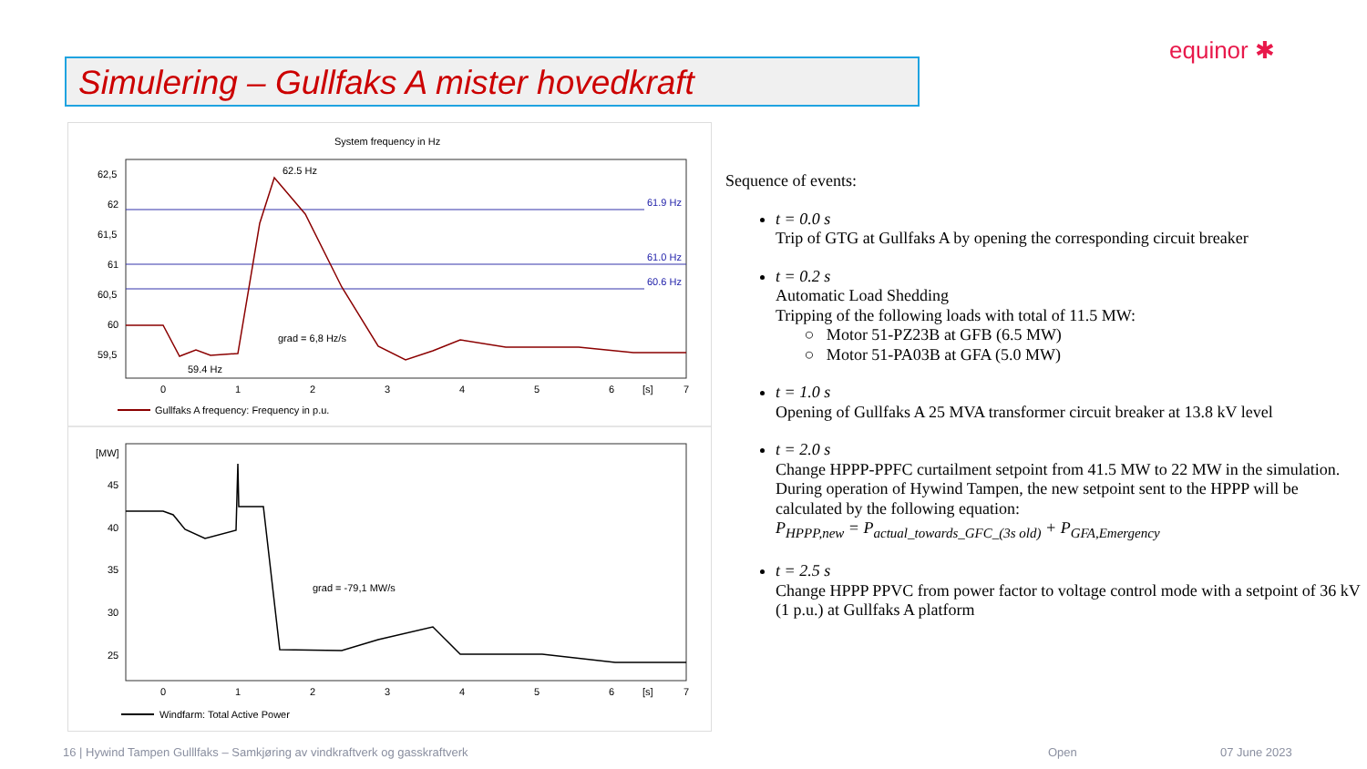equinor ✱
Simulering – Gullfaks A mister hovedkraft
System frequency in Hz
62,5
62
61,5
61
60,5
60
59,5
0
1
2
3
4
5
6
[s]
7
61.9 Hz
61.0 Hz
60.6 Hz
62.5 Hz
grad = 6,8 Hz/s
59.4 Hz
Gullfaks A frequency: Frequency in p.u.
[MW]
45
40
35
30
25
0
1
2
3
4
5
6
[s]
7
grad = -79,1 MW/s
Windfarm: Total Active Power
Sequence of events:
t = 0.0 s
Trip of GTG at Gullfaks A by opening the corresponding circuit breaker
t = 0.2 s
Automatic Load Shedding
Tripping of the following loads with total of 11.5 MW:
○ Motor 51-PZ23B at GFB (6.5 MW)
○ Motor 51-PA03B at GFA (5.0 MW)
t = 1.0 s
Opening of Gullfaks A 25 MVA transformer circuit breaker at 13.8 kV level
t = 2.0 s
Change HPPP-PPFC curtailment setpoint from 41.5 MW to 22 MW in the simulation. During operation of Hywind Tampen, the new setpoint sent to the HPPP will be calculated by the following equation:
P<sub>HPPP,new</sub> = P<sub>actual_towards_GFC_(3s old)</sub> + P<sub>GFA,Emergency</sub>
t = 2.5 s
Change HPPP PPVC from power factor to voltage control mode with a setpoint of 36 kV (1 p.u.) at Gullfaks A platform
16 | Hywind Tampen Gulllfaks – Samkjøring av vindkraftverk og gasskraftverk
Open 07 June 2023